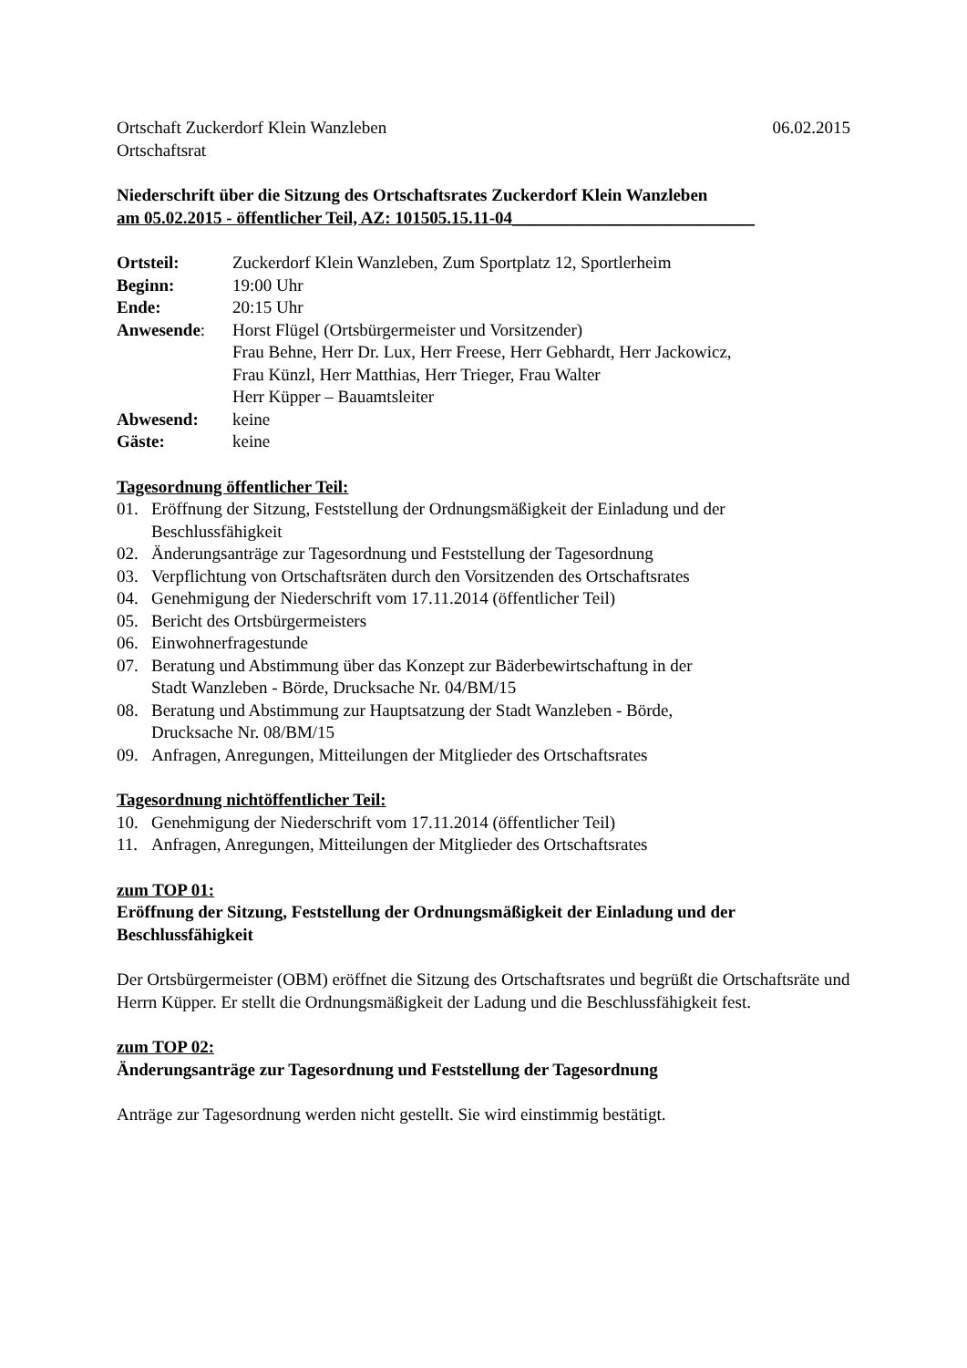Ortschaft Zuckerdorf Klein Wanzleben 06.02.2015
Ortschaftsrat
Niederschrift über die Sitzung des Ortschaftsrates Zuckerdorf Klein Wanzleben
am 05.02.2015 - öffentlicher Teil, AZ: 101505.15.11-04____________________________
| Ortsteil: | Zuckerdorf Klein Wanzleben, Zum Sportplatz 12, Sportlerheim |
| Beginn: | 19:00 Uhr |
| Ende: | 20:15 Uhr |
| Anwesende : | Horst Flügel (Ortsbürgermeister und Vorsitzender) Frau Behne, Herr Dr. Lux, Herr Freese, Herr Gebhardt, Herr Jackowicz, Frau Künzl, Herr Matthias, Herr Trieger, Frau Walter Herr Küpper – Bauamtsleiter |
| Abwesend: | keine |
| Gäste: | keine |
Tagesordnung öffentlicher Teil:
01. Eröffnung der Sitzung, Feststellung der Ordnungsmäßigkeit der Einladung und der Beschlussfähigkeit
02. Änderungsanträge zur Tagesordnung und Feststellung der Tagesordnung
03. Verpflichtung von Ortschaftsräten durch den Vorsitzenden des Ortschaftsrates
04. Genehmigung der Niederschrift vom 17.11.2014 (öffentlicher Teil)
05. Bericht des Ortsbürgermeisters
06. Einwohnerfragestunde
07. Beratung und Abstimmung über das Konzept zur Bäderbewirtschaftung in der
Stadt Wanzleben - Börde, Drucksache Nr. 04/BM/15
08. Beratung und Abstimmung zur Hauptsatzung der Stadt Wanzleben - Börde,
Drucksache Nr. 08/BM/15
09. Anfragen, Anregungen, Mitteilungen der Mitglieder des Ortschaftsrates
Tagesordnung nichtöffentlicher Teil:
10. Genehmigung der Niederschrift vom 17.11.2014 (öffentlicher Teil)
11. Anfragen, Anregungen, Mitteilungen der Mitglieder des Ortschaftsrates
zum TOP 01:
Eröffnung der Sitzung, Feststellung der Ordnungsmäßigkeit der Einladung und der Beschlussfähigkeit
Der Ortsbürgermeister (OBM) eröffnet die Sitzung des Ortschaftsrates und begrüßt die Ortschaftsräte und Herrn Küpper. Er stellt die Ordnungsmäßigkeit der Ladung und die Beschlussfähigkeit fest.
zum TOP 02:
Änderungsanträge zur Tagesordnung und Feststellung der Tagesordnung
Anträge zur Tagesordnung werden nicht gestellt. Sie wird einstimmig bestätigt.